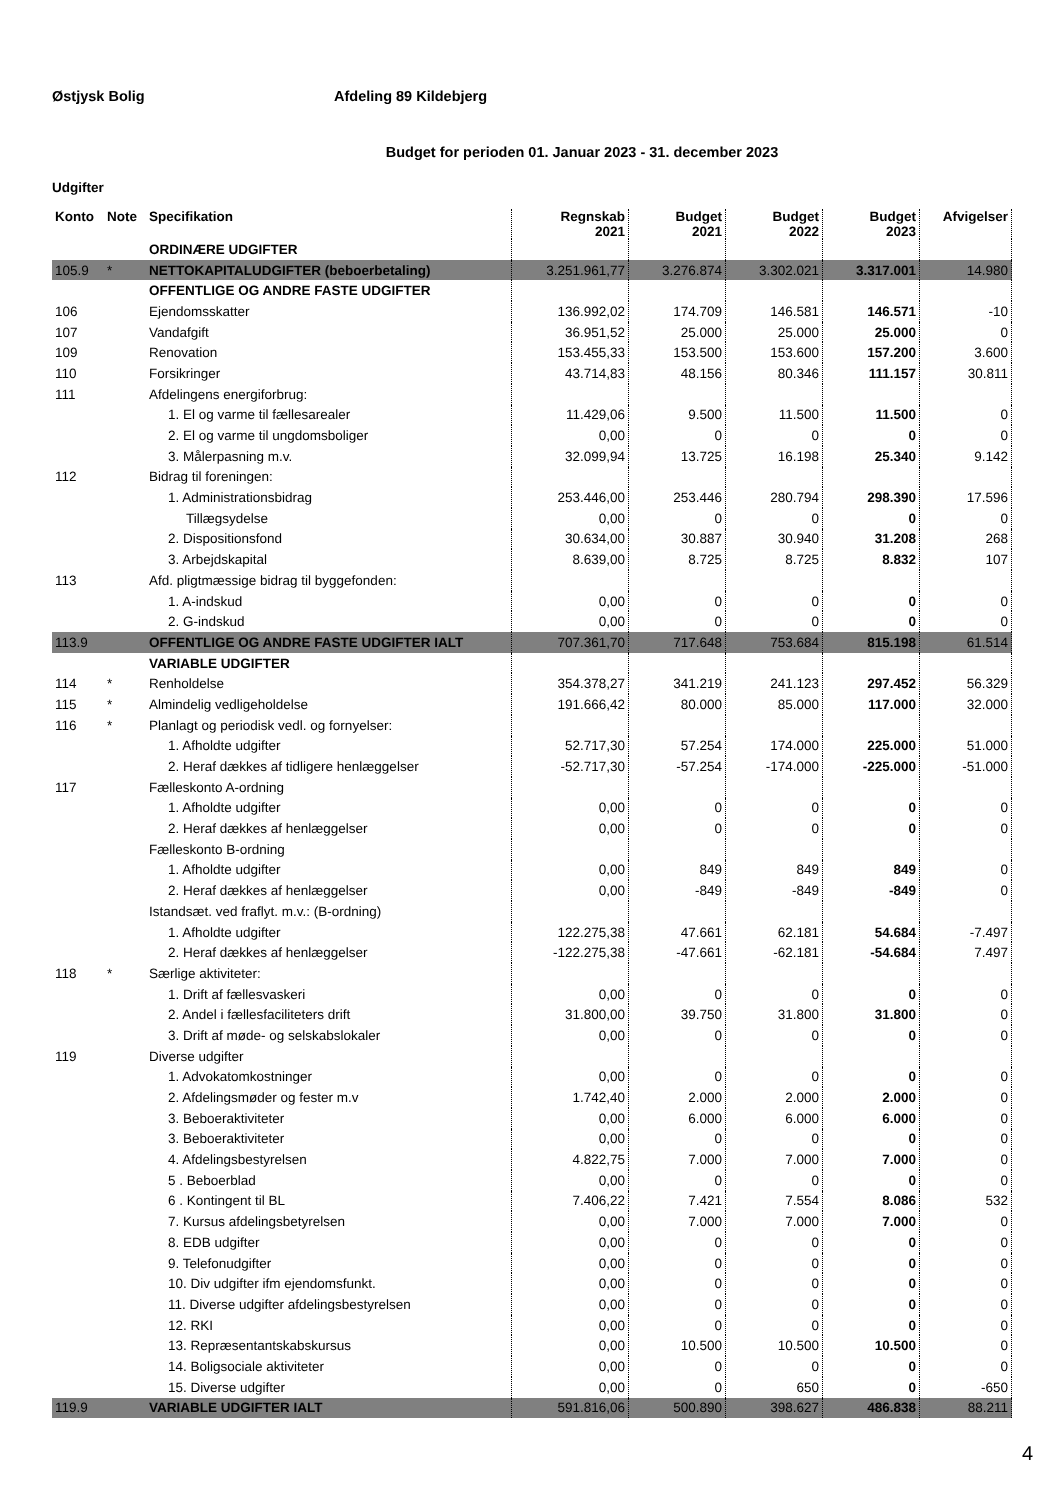Østjysk Bolig Afdeling 89 Kildebjerg
Budget for perioden 01. Januar 2023 - 31. december 2023
Udgifter
| Konto | Note | Specifikation | Regnskab 2021 | Budget 2021 | Budget 2022 | Budget 2023 | Afvigelser |
| --- | --- | --- | --- | --- | --- | --- | --- |
| | | ORDINÆRE UDGIFTER | | | | | |
| 105.9 | * | NETTOKAPITALUDGIFTER (beboerbetaling) | 3.251.961,77 | 3.276.874 | 3.302.021 | 3.317.001 | 14.980 |
| | | OFFENTLIGE OG ANDRE FASTE UDGIFTER | | | | | |
| 106 | | Ejendomsskatter | 136.992,02 | 174.709 | 146.581 | 146.571 | -10 |
| 107 | | Vandafgift | 36.951,52 | 25.000 | 25.000 | 25.000 | 0 |
| 109 | | Renovation | 153.455,33 | 153.500 | 153.600 | 157.200 | 3.600 |
| 110 | | Forsikringer | 43.714,83 | 48.156 | 80.346 | 111.157 | 30.811 |
| 111 | | Afdelingens energiforbrug: | | | | | |
| | | 1. El og varme til fællesarealer | 11.429,06 | 9.500 | 11.500 | 11.500 | 0 |
| | | 2. El og varme til ungdomsboliger | 0,00 | 0 | 0 | 0 | 0 |
| | | 3. Målerpasning m.v. | 32.099,94 | 13.725 | 16.198 | 25.340 | 9.142 |
| 112 | | Bidrag til foreningen: | | | | | |
| | | 1. Administrationsbidrag | 253.446,00 | 253.446 | 280.794 | 298.390 | 17.596 |
| | | Tillægsydelse | 0,00 | 0 | 0 | 0 | 0 |
| | | 2. Dispositionsfond | 30.634,00 | 30.887 | 30.940 | 31.208 | 268 |
| | | 3. Arbejdskapital | 8.639,00 | 8.725 | 8.725 | 8.832 | 107 |
| 113 | | Afd. pligtmæssige bidrag til byggefonden: | | | | | |
| | | 1. A-indskud | 0,00 | 0 | 0 | 0 | 0 |
| | | 2. G-indskud | 0,00 | 0 | 0 | 0 | 0 |
| 113.9 | | OFFENTLIGE OG ANDRE FASTE UDGIFTER IALT | 707.361,70 | 717.648 | 753.684 | 815.198 | 61.514 |
| | | VARIABLE UDGIFTER | | | | | |
| 114 | * | Renholdelse | 354.378,27 | 341.219 | 241.123 | 297.452 | 56.329 |
| 115 | * | Almindelig vedligeholdelse | 191.666,42 | 80.000 | 85.000 | 117.000 | 32.000 |
| 116 | * | Planlagt og periodisk vedl. og fornyelser: | | | | | |
| | | 1. Afholdte udgifter | 52.717,30 | 57.254 | 174.000 | 225.000 | 51.000 |
| | | 2. Heraf dækkes af tidligere henlæggelser | -52.717,30 | -57.254 | -174.000 | -225.000 | -51.000 |
| 117 | | Fælleskonto A-ordning | | | | | |
| | | 1. Afholdte udgifter | 0,00 | 0 | 0 | 0 | 0 |
| | | 2. Heraf dækkes af henlæggelser | 0,00 | 0 | 0 | 0 | 0 |
| | | Fælleskonto B-ordning | | | | | |
| | | 1. Afholdte udgifter | 0,00 | 849 | 849 | 849 | 0 |
| | | 2. Heraf dækkes af henlæggelser | 0,00 | -849 | -849 | -849 | 0 |
| | | Istandsæt. ved fraflyt. m.v.: (B-ordning) | | | | | |
| | | 1. Afholdte udgifter | 122.275,38 | 47.661 | 62.181 | 54.684 | -7.497 |
| | | 2. Heraf dækkes af henlæggelser | -122.275,38 | -47.661 | -62.181 | -54.684 | 7.497 |
| 118 | * | Særlige aktiviteter: | | | | | |
| | | 1. Drift af fællesvaskeri | 0,00 | 0 | 0 | 0 | 0 |
| | | 2. Andel i fællesfaciliteters drift | 31.800,00 | 39.750 | 31.800 | 31.800 | 0 |
| | | 3. Drift af møde- og selskabslokaler | 0,00 | 0 | 0 | 0 | 0 |
| 119 | | Diverse udgifter | | | | | |
| | | 1. Advokatomkostninger | 0,00 | 0 | 0 | 0 | 0 |
| | | 2. Afdelingsmøder og fester m.v | 1.742,40 | 2.000 | 2.000 | 2.000 | 0 |
| | | 3. Beboeraktiviteter | 0,00 | 6.000 | 6.000 | 6.000 | 0 |
| | | 3. Beboeraktiviteter | 0,00 | 0 | 0 | 0 | 0 |
| | | 4. Afdelingsbestyrelsen | 4.822,75 | 7.000 | 7.000 | 7.000 | 0 |
| | | 5 . Beboerblad | 0,00 | 0 | 0 | 0 | 0 |
| | | 6 . Kontingent til BL | 7.406,22 | 7.421 | 7.554 | 8.086 | 532 |
| | | 7. Kursus afdelingsbetyrelsen | 0,00 | 7.000 | 7.000 | 7.000 | 0 |
| | | 8. EDB udgifter | 0,00 | 0 | 0 | 0 | 0 |
| | | 9. Telefonudgifter | 0,00 | 0 | 0 | 0 | 0 |
| | | 10. Div udgifter ifm ejendomsfunkt. | 0,00 | 0 | 0 | 0 | 0 |
| | | 11. Diverse udgifter afdelingsbestyrelsen | 0,00 | 0 | 0 | 0 | 0 |
| | | 12. RKI | 0,00 | 0 | 0 | 0 | 0 |
| | | 13. Repræsentantskabskursus | 0,00 | 10.500 | 10.500 | 10.500 | 0 |
| | | 14. Boligsociale aktiviteter | 0,00 | 0 | 0 | 0 | 0 |
| | | 15. Diverse udgifter | 0,00 | 0 | 650 | 0 | -650 |
| 119.9 | | VARIABLE UDGIFTER IALT | 591.816,06 | 500.890 | 398.627 | 486.838 | 88.211 |
4